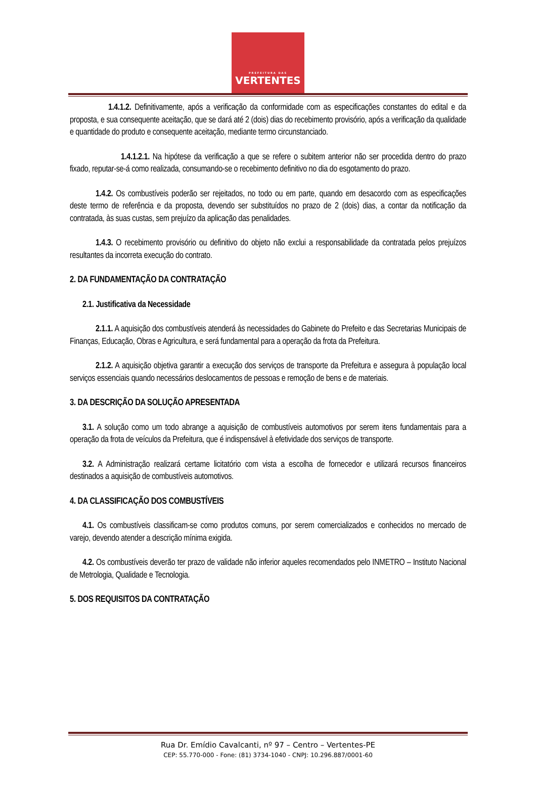PREFEITURA DAS
VERTENTES
1.4.1.2. Definitivamente, após a verificação da conformidade com as especificações constantes do edital e da proposta, e sua consequente aceitação, que se dará até 2 (dois) dias do recebimento provisório, após a verificação da qualidade e quantidade do produto e consequente aceitação, mediante termo circunstanciado.
1.4.1.2.1. Na hipótese da verificação a que se refere o subitem anterior não ser procedida dentro do prazo fixado, reputar-se-á como realizada, consumando-se o recebimento definitivo no dia do esgotamento do prazo.
1.4.2. Os combustíveis poderão ser rejeitados, no todo ou em parte, quando em desacordo com as especificações deste termo de referência e da proposta, devendo ser substituídos no prazo de 2 (dois) dias, a contar da notificação da contratada, às suas custas, sem prejuízo da aplicação das penalidades.
1.4.3. O recebimento provisório ou definitivo do objeto não exclui a responsabilidade da contratada pelos prejuízos resultantes da incorreta execução do contrato.
2. DA FUNDAMENTAÇÃO DA CONTRATAÇÃO
2.1. Justificativa da Necessidade
2.1.1. A aquisição dos combustíveis atenderá às necessidades do Gabinete do Prefeito e das Secretarias Municipais de Finanças, Educação, Obras e Agricultura, e será fundamental para a operação da frota da Prefeitura.
2.1.2. A aquisição objetiva garantir a execução dos serviços de transporte da Prefeitura e assegura à população local serviços essenciais quando necessários deslocamentos de pessoas e remoção de bens e de materiais.
3. DA DESCRIÇÃO DA SOLUÇÃO APRESENTADA
3.1. A solução como um todo abrange a aquisição de combustíveis automotivos por serem itens fundamentais para a operação da frota de veículos da Prefeitura, que é indispensável à efetividade dos serviços de transporte.
3.2. A Administração realizará certame licitatório com vista a escolha de fornecedor e utilizará recursos financeiros destinados a aquisição de combustíveis automotivos.
4. DA CLASSIFICAÇÃO DOS COMBUSTÍVEIS
4.1. Os combustíveis classificam-se como produtos comuns, por serem comercializados e conhecidos no mercado de varejo, devendo atender a descrição mínima exigida.
4.2. Os combustíveis deverão ter prazo de validade não inferior aqueles recomendados pelo INMETRO – Instituto Nacional de Metrologia, Qualidade e Tecnologia.
5. DOS REQUISITOS DA CONTRATAÇÃO
Rua Dr. Emídio Cavalcanti, nº 97 – Centro – Vertentes-PE
CEP: 55.770-000 - Fone: (81) 3734-1040 - CNPJ: 10.296.887/0001-60